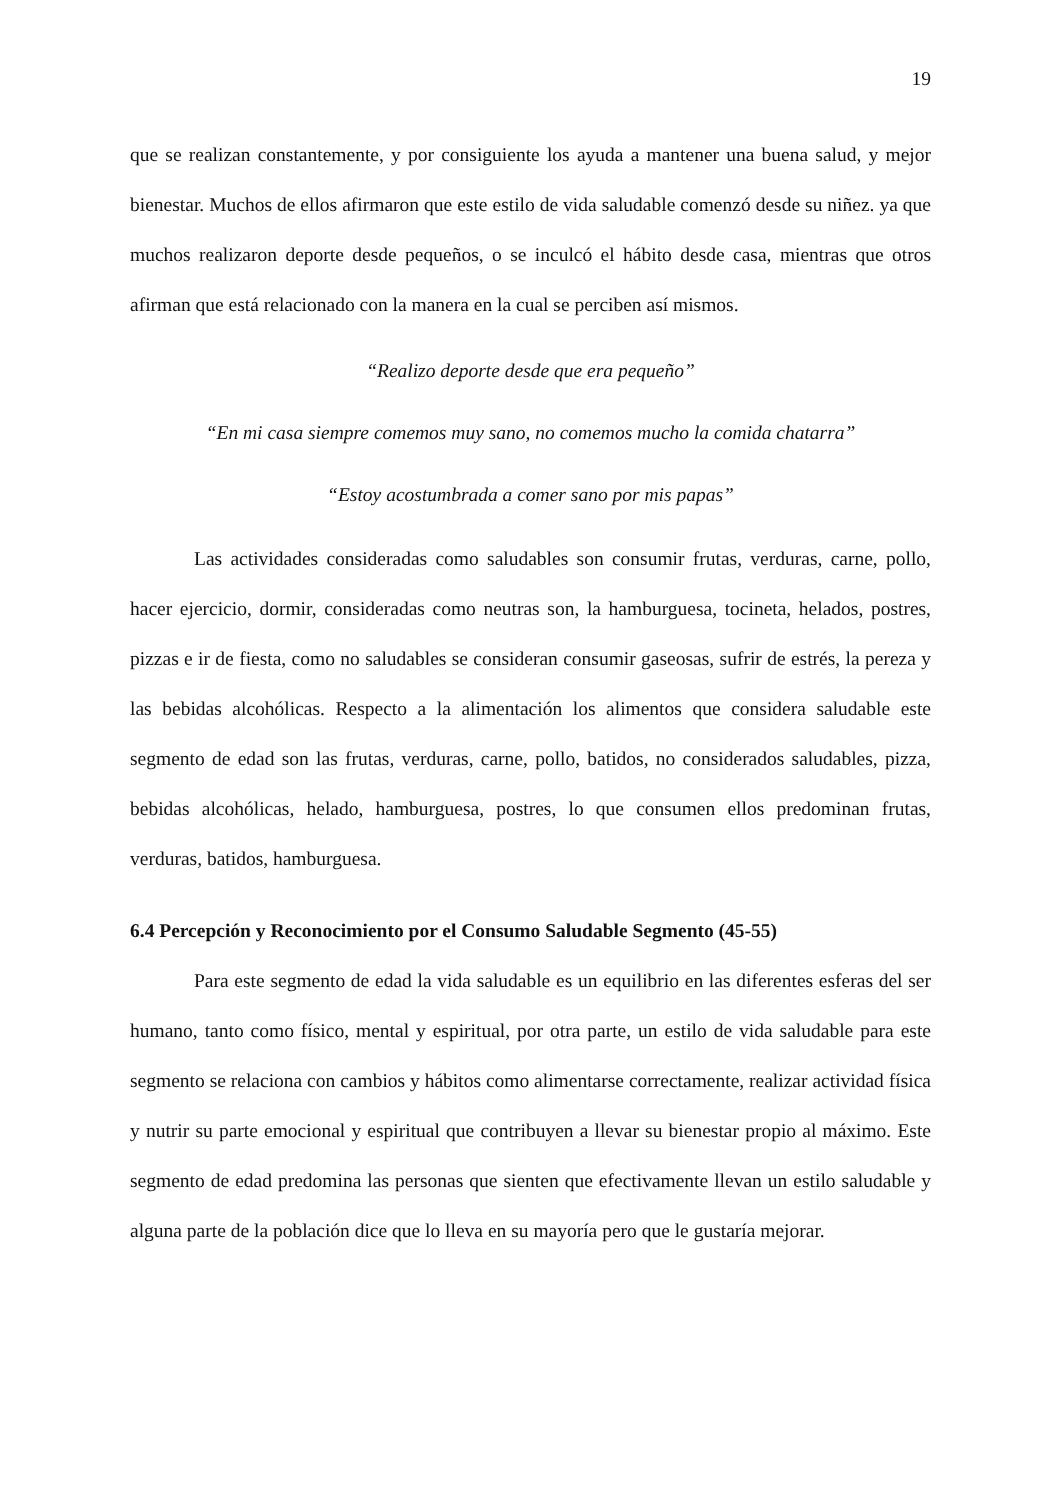19
que se realizan constantemente, y por consiguiente los ayuda a mantener una buena salud, y mejor bienestar. Muchos de ellos afirmaron que este estilo de vida saludable comenzó desde su niñez. ya que muchos realizaron deporte desde pequeños, o se inculcó el hábito desde casa, mientras que otros afirman que está relacionado con la manera en la cual se perciben así mismos.
“Realizo deporte desde que era pequeño”
“En mi casa siempre comemos muy sano, no comemos mucho la comida chatarra”
“Estoy acostumbrada a comer sano por mis papas”
Las actividades consideradas como saludables son consumir frutas, verduras, carne, pollo, hacer ejercicio, dormir, consideradas como neutras son, la hamburguesa, tocineta, helados, postres, pizzas e ir de fiesta, como no saludables se consideran consumir gaseosas, sufrir de estrés, la pereza y las bebidas alcohólicas. Respecto a la alimentación los alimentos que considera saludable este segmento de edad son las frutas, verduras, carne, pollo, batidos, no considerados saludables, pizza, bebidas alcohólicas, helado, hamburguesa, postres, lo que consumen ellos predominan frutas, verduras, batidos, hamburguesa.
6.4 Percepción y Reconocimiento por el Consumo Saludable Segmento (45-55)
Para este segmento de edad la vida saludable es un equilibrio en las diferentes esferas del ser humano, tanto como físico, mental y espiritual, por otra parte, un estilo de vida saludable para este segmento se relaciona con cambios y hábitos como alimentarse correctamente, realizar actividad física y nutrir su parte emocional y espiritual que contribuyen a llevar su bienestar propio al máximo. Este segmento de edad predomina las personas que sienten que efectivamente llevan un estilo saludable y alguna parte de la población dice que lo lleva en su mayoría pero que le gustaría mejorar.